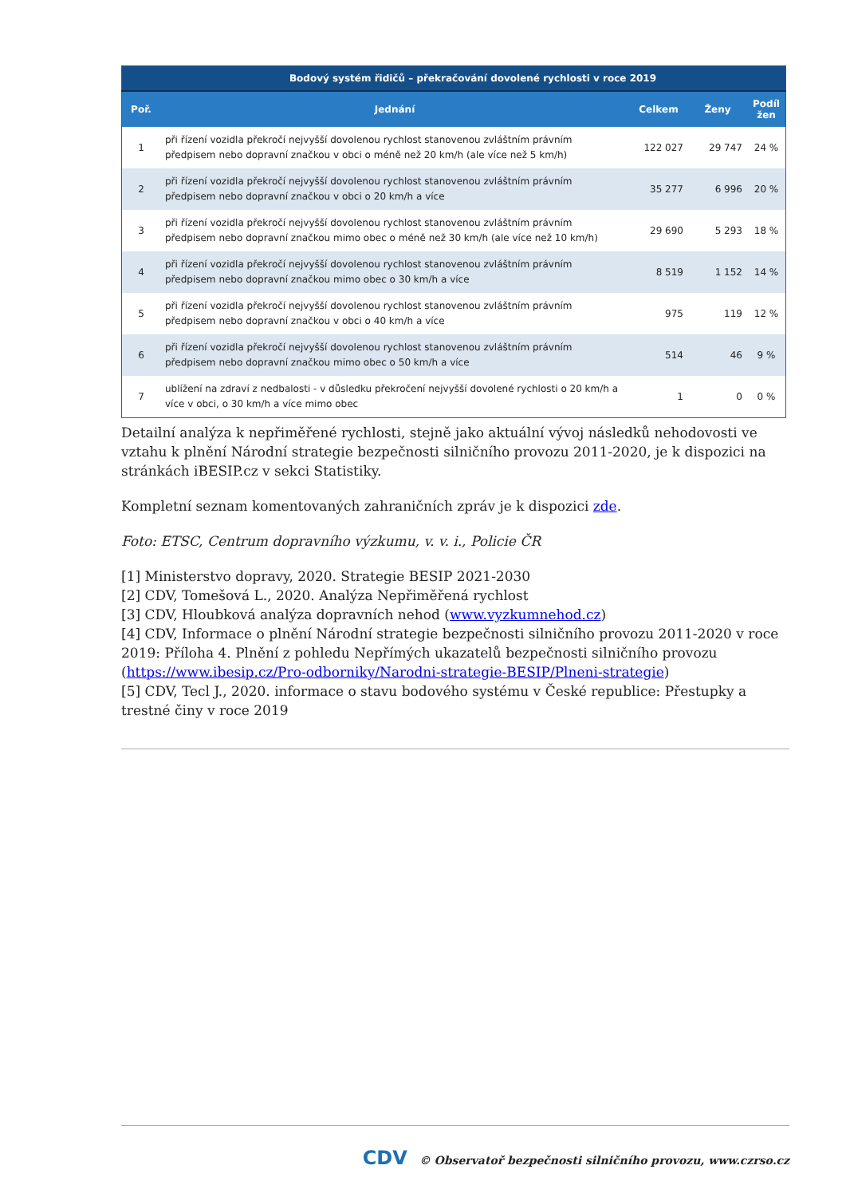| | Bodový systém řidičů – překračování dovolené rychlosti v roce 2019 | | | |
| --- | --- | --- | --- | --- |
| Poř. | Jednání | Celkem | Ženy | Podíl žen |
| 1 | při řízení vozidla překročí nejvyšší dovolenou rychlost stanovenou zvláštním právním předpisem nebo dopravní značkou v obci o méně než 20 km/h (ale více než 5 km/h) | 122 027 | 29 747 | 24 % |
| 2 | při řízení vozidla překročí nejvyšší dovolenou rychlost stanovenou zvláštním právním předpisem nebo dopravní značkou v obci o 20 km/h a více | 35 277 | 6 996 | 20 % |
| 3 | při řízení vozidla překročí nejvyšší dovolenou rychlost stanovenou zvláštním právním předpisem nebo dopravní značkou mimo obec o méně než 30 km/h (ale více než 10 km/h) | 29 690 | 5 293 | 18 % |
| 4 | při řízení vozidla překročí nejvyšší dovolenou rychlost stanovenou zvláštním právním předpisem nebo dopravní značkou mimo obec o 30 km/h a více | 8 519 | 1 152 | 14 % |
| 5 | při řízení vozidla překročí nejvyšší dovolenou rychlost stanovenou zvláštním právním předpisem nebo dopravní značkou v obci o 40 km/h a více | 975 | 119 | 12 % |
| 6 | při řízení vozidla překročí nejvyšší dovolenou rychlost stanovenou zvláštním právním předpisem nebo dopravní značkou mimo obec o 50 km/h a více | 514 | 46 | 9 % |
| 7 | ublížení na zdraví z nedbalosti - v důsledku překročení nejvyšší dovolené rychlosti o 20 km/h a více v obci, o 30 km/h a více mimo obec | 1 | 0 | 0 % |
Detailní analýza k nepřiměřené rychlosti, stejně jako aktuální vývoj následků nehodovosti ve vztahu k plnění Národní strategie bezpečnosti silničního provozu 2011-2020, je k dispozici na stránkách iBESIP.cz v sekci Statistiky.
Kompletní seznam komentovaných zahraničních zpráv je k dispozici zde.
Foto: ETSC, Centrum dopravního výzkumu, v. v. i., Policie ČR
[1] Ministerstvo dopravy, 2020. Strategie BESIP 2021-2030
[2] CDV, Tomešová L., 2020. Analýza Nepřiměřená rychlost
[3] CDV, Hloubková analýza dopravních nehod (www.vyzkumnehod.cz)
[4] CDV, Informace o plnění Národní strategie bezpečnosti silničního provozu 2011-2020 v roce 2019: Příloha 4. Plnění z pohledu Nepřímých ukazatelů bezpečnosti silničního provozu (https://www.ibesip.cz/Pro-odborniky/Narodni-strategie-BESIP/Plneni-strategie)
[5] CDV, Tecl J., 2020. informace o stavu bodového systému v České republice: Přestupky a trestné činy v roce 2019
CDV © Observatoř bezpečnosti silničního provozu, www.czrso.cz